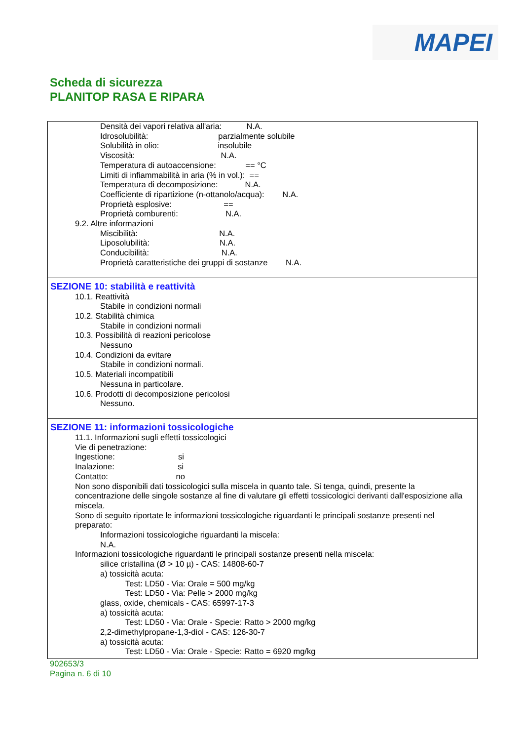MAPEI
Scheda di sicurezza
PLANITOP RASA E RIPARA
Densità dei vapori relativa all'aria: N.A.
Idrosolubilità: parzialmente solubile
Solubilità in olio: insolubile
Viscosità: N.A.
Temperatura di autoaccensione: == °C
Limiti di infiammabilità in aria (% in vol.): ==
Temperatura di decomposizione: N.A.
Coefficiente di ripartizione (n-ottanolo/acqua): N.A.
Proprietà esplosive: ==
Proprietà comburenti: N.A.
9.2. Altre informazioni
Miscibilità: N.A.
Liposolubilità: N.A.
Conducibilità: N.A.
Proprietà caratteristiche dei gruppi di sostanze N.A.
SEZIONE 10: stabilità e reattività
10.1. Reattività
Stabile in condizioni normali
10.2. Stabilità chimica
Stabile in condizioni normali
10.3. Possibilità di reazioni pericolose
Nessuno
10.4. Condizioni da evitare
Stabile in condizioni normali.
10.5. Materiali incompatibili
Nessuna in particolare.
10.6. Prodotti di decomposizione pericolosi
Nessuno.
SEZIONE 11: informazioni tossicologiche
11.1. Informazioni sugli effetti tossicologici
Vie di penetrazione:
Ingestione: si
Inalazione: si
Contatto: no
Non sono disponibili dati tossicologici sulla miscela in quanto tale. Si tenga, quindi, presente la concentrazione delle singole sostanze al fine di valutare gli effetti tossicologici derivanti dall'esposizione alla miscela.
Sono di seguito riportate le informazioni tossicologiche riguardanti le principali sostanze presenti nel preparato:
Informazioni tossicologiche riguardanti la miscela:
N.A.
Informazioni tossicologiche riguardanti le principali sostanze presenti nella miscela:
silice cristallina (Ø > 10 µ) - CAS: 14808-60-7
a) tossicità acuta:
Test: LD50 - Via: Orale = 500 mg/kg
Test: LD50 - Via: Pelle > 2000 mg/kg
glass, oxide, chemicals - CAS: 65997-17-3
a) tossicità acuta:
Test: LD50 - Via: Orale - Specie: Ratto > 2000 mg/kg
2,2-dimethylpropane-1,3-diol - CAS: 126-30-7
a) tossicità acuta:
Test: LD50 - Via: Orale - Specie: Ratto = 6920 mg/kg
902653/3
Pagina n. 6 di 10